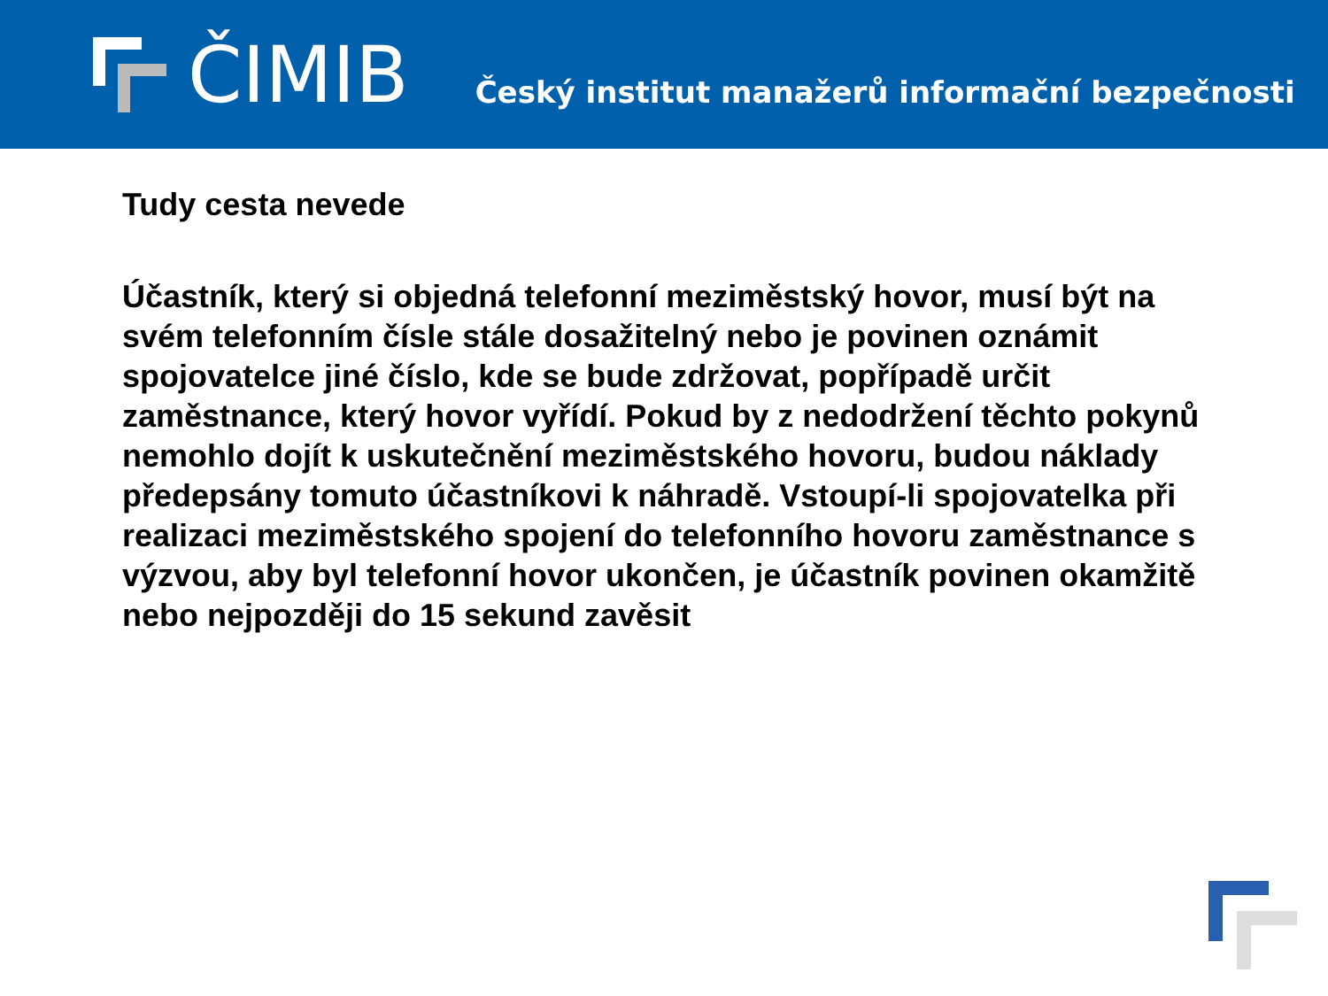ČIMIB
Český institut manažerů informační bezpečnosti
Tudy cesta nevede
Účastník, který si objedná telefonní meziměstský hovor, musí být na svém telefonním čísle stále dosažitelný nebo je povinen oznámit spojovatelce jiné číslo, kde se bude zdržovat, popřípadě určit zaměstnance, který hovor vyřídí. Pokud by z nedodržení těchto pokynů nemohlo dojít k uskutečnění meziměstského hovoru, budou náklady předepsány tomuto účastníkovi k náhradě. Vstoupí-li spojovatelka při realizaci meziměstského spojení do telefonního hovoru zaměstnance s výzvou, aby byl telefonní hovor ukončen, je účastník povinen okamžitě nebo nejpozději do 15 sekund zavěsit